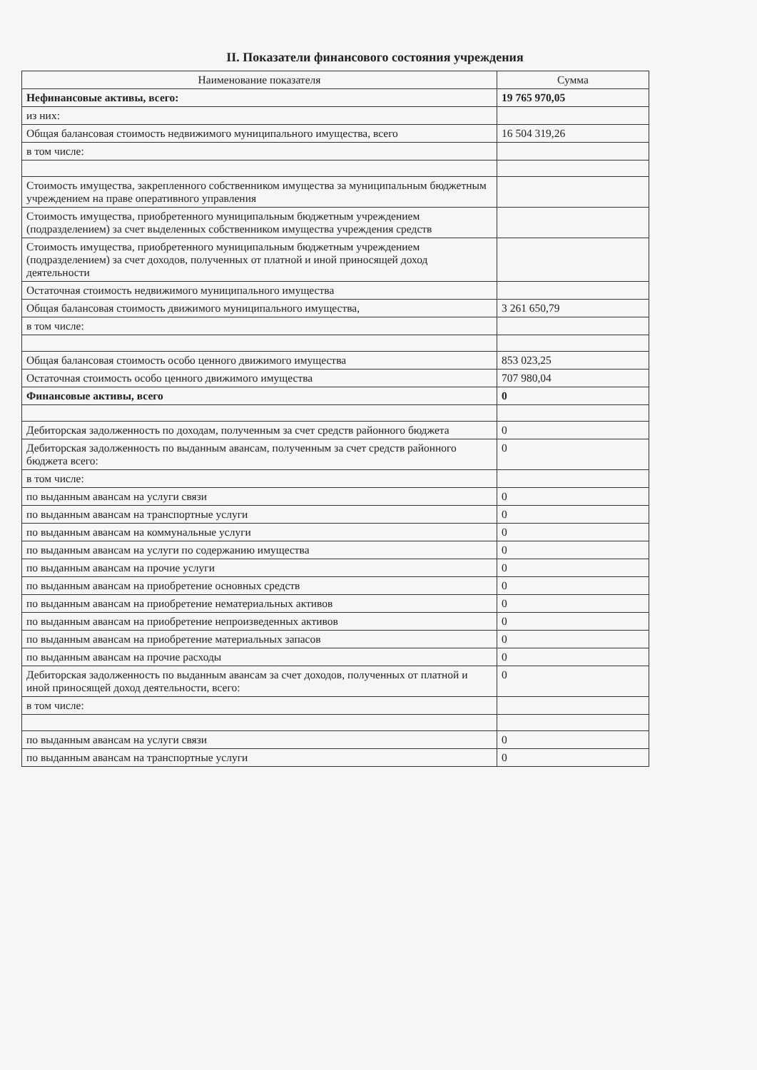II. Показатели финансового состояния учреждения
| Наименование показателя | Сумма |
| --- | --- |
| Нефинансовые активы, всего: | 19 765 970,05 |
| из них: | |
| Общая балансовая стоимость недвижимого муниципального имущества, всего | 16 504 319,26 |
| в том числе: | |
| Стоимость имущества, закрепленного собственником имущества за муниципальным бюджетным учреждением на праве оперативного управления | |
| Стоимость имущества, приобретенного муниципальным бюджетным учреждением (подразделением) за счет выделенных собственником имущества учреждения средств | |
| Стоимость имущества, приобретенного муниципальным бюджетным учреждением (подразделением) за счет доходов, полученных от платной и иной приносящей доход деятельности | |
| Остаточная стоимость недвижимого муниципального имущества | |
| Общая балансовая стоимость движимого муниципального имущества, | 3 261 650,79 |
| в том числе: | |
| Общая балансовая стоимость особо ценного движимого имущества | 853 023,25 |
| Остаточная стоимость особо ценного движимого имущества | 707 980,04 |
| Финансовые активы, всего | 0 |
| Дебиторская задолженность по доходам, полученным за счет средств районного бюджета | 0 |
| Дебиторская задолженность по выданным авансам, полученным за счет средств районного бюджета всего: | 0 |
| в том числе: | |
| по выданным авансам на услуги связи | 0 |
| по выданным авансам на транспортные услуги | 0 |
| по выданным авансам на коммунальные услуги | 0 |
| по выданным авансам на услуги по содержанию имущества | 0 |
| по выданным авансам на прочие услуги | 0 |
| по выданным авансам на приобретение основных средств | 0 |
| по выданным авансам на приобретение нематериальных активов | 0 |
| по выданным авансам на приобретение непроизведенных активов | 0 |
| по выданным авансам на приобретение материальных запасов | 0 |
| по выданным авансам на прочие расходы | 0 |
| Дебиторская задолженность по выданным авансам за счет доходов, полученных от платной и иной приносящей доход деятельности, всего: | 0 |
| в том числе: | |
| по выданным авансам на услуги связи | 0 |
| по выданным авансам на транспортные услуги | 0 |